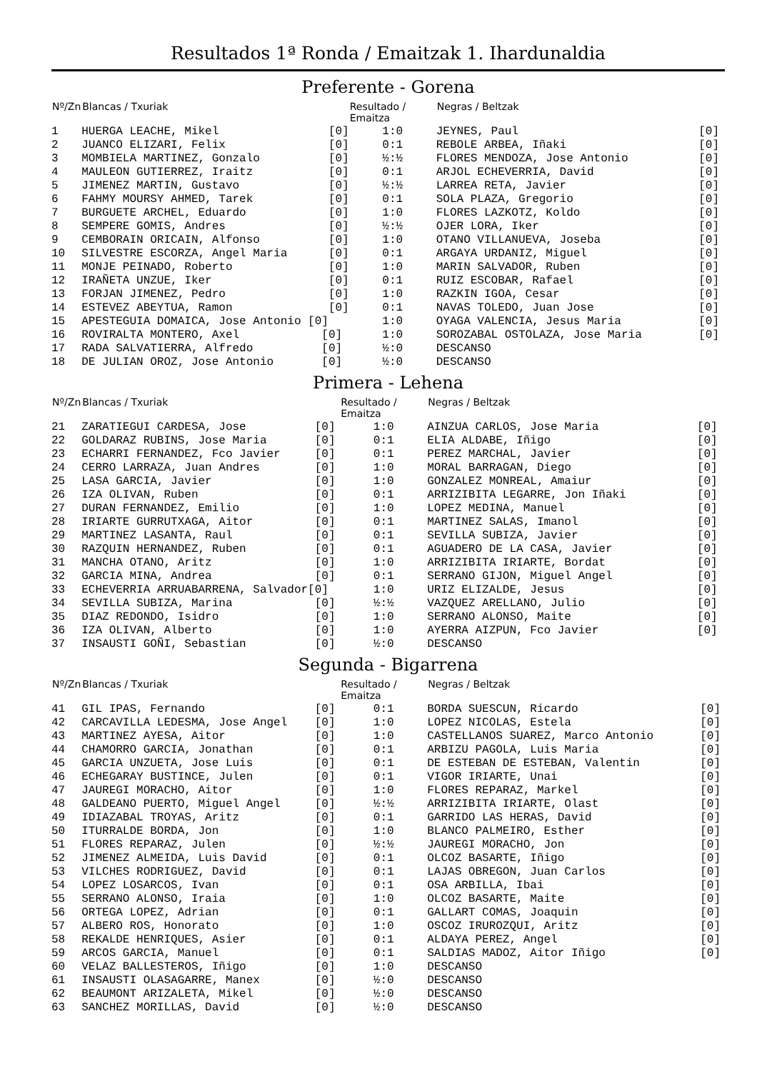Resultados 1ª Ronda / Emaitzak 1. Ihardunaldia
Preferente - Gorena
| Nº/Zn | Blancas / Txuriak | Resultado / Emaitza | Negras / Beltzak | |
| --- | --- | --- | --- | --- |
| 1 | HUERGA LEACHE, Mikel [0] | 1:0 | JEYNES, Paul | [0] |
| 2 | JUANCO ELIZARI, Felix [0] | 0:1 | REBOLE ARBEA, Iñaki | [0] |
| 3 | MOMBIELA MARTINEZ, Gonzalo [0] | ½:½ | FLORES MENDOZA, Jose Antonio | [0] |
| 4 | MAULEON GUTIERREZ, Iraitz [0] | 0:1 | ARJOL ECHEVERRIA, David | [0] |
| 5 | JIMENEZ MARTIN, Gustavo [0] | ½:½ | LARREA RETA, Javier | [0] |
| 6 | FAHMY MOURSY AHMED, Tarek [0] | 0:1 | SOLA PLAZA, Gregorio | [0] |
| 7 | BURGUETE ARCHEL, Eduardo [0] | 1:0 | FLORES LAZKOTZ, Koldo | [0] |
| 8 | SEMPERE GOMIS, Andres [0] | ½:½ | OJER LORA, Iker | [0] |
| 9 | CEMBORAIN ORICAIN, Alfonso [0] | 1:0 | OTANO VILLANUEVA, Joseba | [0] |
| 10 | SILVESTRE ESCORZA, Angel Maria [0] | 0:1 | ARGAYA URDANIZ, Miguel | [0] |
| 11 | MONJE PEINADO, Roberto [0] | 1:0 | MARIN SALVADOR, Ruben | [0] |
| 12 | IRAÑETA UNZUE, Iker [0] | 0:1 | RUIZ ESCOBAR, Rafael | [0] |
| 13 | FORJAN JIMENEZ, Pedro [0] | 1:0 | RAZKIN IGOA, Cesar | [0] |
| 14 | ESTEVEZ ABEYTUA, Ramon [0] | 0:1 | NAVAS TOLEDO, Juan Jose | [0] |
| 15 | APESTEGUIA DOMAICA, Jose Antonio [0] | 1:0 | OYAGA VALENCIA, Jesus Maria | [0] |
| 16 | ROVIRALTA MONTERO, Axel [0] | 1:0 | SOROZABAL OSTOLAZA, Jose Maria | [0] |
| 17 | RADA SALVATIERRA, Alfredo [0] | ½:0 | DESCANSO | |
| 18 | DE JULIAN OROZ, Jose Antonio [0] | ½:0 | DESCANSO | |
Primera - Lehena
| Nº/Zn | Blancas / Txuriak | Resultado / Emaitza | Negras / Beltzak | |
| --- | --- | --- | --- | --- |
| 21 | ZARATIEGUI CARDESA, Jose [0] | 1:0 | AINZUA CARLOS, Jose Maria | [0] |
| 22 | GOLDARAZ RUBINS, Jose Maria [0] | 0:1 | ELIA ALDABE, Iñigo | [0] |
| 23 | ECHARRI FERNANDEZ, Fco Javier [0] | 0:1 | PEREZ MARCHAL, Javier | [0] |
| 24 | CERRO LARRAZA, Juan Andres [0] | 1:0 | MORAL BARRAGAN, Diego | [0] |
| 25 | LASA GARCIA, Javier [0] | 1:0 | GONZALEZ MONREAL, Amaiur | [0] |
| 26 | IZA OLIVAN, Ruben [0] | 0:1 | ARRIZIBITA LEGARRE, Jon Iñaki | [0] |
| 27 | DURAN FERNANDEZ, Emilio [0] | 1:0 | LOPEZ MEDINA, Manuel | [0] |
| 28 | IRIARTE GURRUTXAGA, Aitor [0] | 0:1 | MARTINEZ SALAS, Imanol | [0] |
| 29 | MARTINEZ LASANTA, Raul [0] | 0:1 | SEVILLA SUBIZA, Javier | [0] |
| 30 | RAZQUIN HERNANDEZ, Ruben [0] | 0:1 | AGUADERO DE LA CASA, Javier | [0] |
| 31 | MANCHA OTANO, Aritz [0] | 1:0 | ARRIZIBITA IRIARTE, Bordat | [0] |
| 32 | GARCIA MINA, Andrea [0] | 0:1 | SERRANO GIJON, Miguel Angel | [0] |
| 33 | ECHEVERRIA ARRUABARRENA, Salvador[0] | 1:0 | URIZ ELIZALDE, Jesus | [0] |
| 34 | SEVILLA SUBIZA, Marina [0] | ½:½ | VAZQUEZ ARELLANO, Julio | [0] |
| 35 | DIAZ REDONDO, Isidro [0] | 1:0 | SERRANO ALONSO, Maite | [0] |
| 36 | IZA OLIVAN, Alberto [0] | 1:0 | AYERRA AIZPUN, Fco Javier | [0] |
| 37 | INSAUSTI GOÑI, Sebastian [0] | ½:0 | DESCANSO | |
Segunda - Bigarrena
| Nº/Zn | Blancas / Txuriak | Resultado / Emaitza | Negras / Beltzak | |
| --- | --- | --- | --- | --- |
| 41 | GIL IPAS, Fernando [0] | 0:1 | BORDA SUESCUN, Ricardo | [0] |
| 42 | CARCAVILLA LEDESMA, Jose Angel [0] | 1:0 | LOPEZ NICOLAS, Estela | [0] |
| 43 | MARTINEZ AYESA, Aitor [0] | 1:0 | CASTELLANOS SUAREZ, Marco Antonio | [0] |
| 44 | CHAMORRO GARCIA, Jonathan [0] | 0:1 | ARBIZU PAGOLA, Luis Maria | [0] |
| 45 | GARCIA UNZUETA, Jose Luis [0] | 0:1 | DE ESTEBAN DE ESTEBAN, Valentin | [0] |
| 46 | ECHEGARAY BUSTINCE, Julen [0] | 0:1 | VIGOR IRIARTE, Unai | [0] |
| 47 | JAUREGI MORACHO, Aitor [0] | 1:0 | FLORES REPARAZ, Markel | [0] |
| 48 | GALDEANO PUERTO, Miguel Angel [0] | ½:½ | ARRIZIBITA IRIARTE, Olast | [0] |
| 49 | IDIAZABAL TROYAS, Aritz [0] | 0:1 | GARRIDO LAS HERAS, David | [0] |
| 50 | ITURRALDE BORDA, Jon [0] | 1:0 | BLANCO PALMEIRO, Esther | [0] |
| 51 | FLORES REPARAZ, Julen [0] | ½:½ | JAUREGI MORACHO, Jon | [0] |
| 52 | JIMENEZ ALMEIDA, Luis David [0] | 0:1 | OLCOZ BASARTE, Iñigo | [0] |
| 53 | VILCHES RODRIGUEZ, David [0] | 0:1 | LAJAS OBREGON, Juan Carlos | [0] |
| 54 | LOPEZ LOSARCOS, Ivan [0] | 0:1 | OSA ARBILLA, Ibai | [0] |
| 55 | SERRANO ALONSO, Iraia [0] | 1:0 | OLCOZ BASARTE, Maite | [0] |
| 56 | ORTEGA LOPEZ, Adrian [0] | 0:1 | GALLART COMAS, Joaquin | [0] |
| 57 | ALBERO ROS, Honorato [0] | 1:0 | OSCOZ IRUROZQUI, Aritz | [0] |
| 58 | REKALDE HENRIQUES, Asier [0] | 0:1 | ALDAYA PEREZ, Angel | [0] |
| 59 | ARCOS GARCIA, Manuel [0] | 0:1 | SALDIAS MADOZ, Aitor Iñigo | [0] |
| 60 | VELAZ BALLESTEROS, Iñigo [0] | 1:0 | DESCANSO | |
| 61 | INSAUSTI OLASAGARRE, Manex [0] | ½:0 | DESCANSO | |
| 62 | BEAUMONT ARIZALETA, Mikel [0] | ½:0 | DESCANSO | |
| 63 | SANCHEZ MORILLAS, David [0] | ½:0 | DESCANSO | |